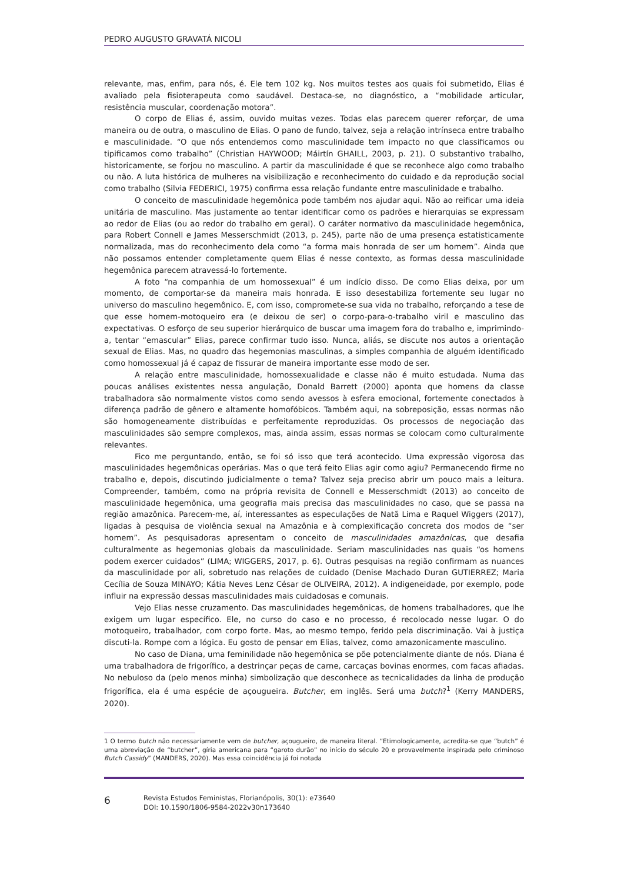PEDRO AUGUSTO GRAVATÁ NICOLI
relevante, mas, enfim, para nós, é. Ele tem 102 kg. Nos muitos testes aos quais foi submetido, Elias é avaliado pela fisioterapeuta como saudável. Destaca-se, no diagnóstico, a “mobilidade articular, resistência muscular, coordenação motora”.
O corpo de Elias é, assim, ouvido muitas vezes. Todas elas parecem querer reforçar, de uma maneira ou de outra, o masculino de Elias. O pano de fundo, talvez, seja a relação intrínseca entre trabalho e masculinidade. “O que nós entendemos como masculinidade tem impacto no que classificamos ou tipificamos como trabalho” (Christian HAYWOOD; Máirtín GHAILL, 2003, p. 21). O substantivo trabalho, historicamente, se forjou no masculino. A partir da masculinidade é que se reconhece algo como trabalho ou não. A luta histórica de mulheres na visibilização e reconhecimento do cuidado e da reprodução social como trabalho (Silvia FEDERICI, 1975) confirma essa relação fundante entre masculinidade e trabalho.
O conceito de masculinidade hegemônica pode também nos ajudar aqui. Não ao reificar uma ideia unitária de masculino. Mas justamente ao tentar identificar como os padrões e hierarquias se expressam ao redor de Elias (ou ao redor do trabalho em geral). O caráter normativo da masculinidade hegemônica, para Robert Connell e James Messerschmidt (2013, p. 245), parte não de uma presença estatisticamente normalizada, mas do reconhecimento dela como “a forma mais honrada de ser um homem”. Ainda que não possamos entender completamente quem Elias é nesse contexto, as formas dessa masculinidade hegemônica parecem atravessá-lo fortemente.
A foto “na companhia de um homossexual” é um indício disso. De como Elias deixa, por um momento, de comportar-se da maneira mais honrada. E isso desestabiliza fortemente seu lugar no universo do masculino hegemônico. E, com isso, compromete-se sua vida no trabalho, reforçando a tese de que esse homem-motoqueiro era (e deixou de ser) o corpo-para-o-trabalho viril e masculino das expectativas. O esforço de seu superior hierárquico de buscar uma imagem fora do trabalho e, imprimindo-a, tentar “emascular” Elias, parece confirmar tudo isso. Nunca, aliás, se discute nos autos a orientação sexual de Elias. Mas, no quadro das hegemonias masculinas, a simples companhia de alguém identificado como homossexual já é capaz de fissurar de maneira importante esse modo de ser.
A relação entre masculinidade, homossexualidade e classe não é muito estudada. Numa das poucas análises existentes nessa angulação, Donald Barrett (2000) aponta que homens da classe trabalhadora são normalmente vistos como sendo avessos à esfera emocional, fortemente conectados à diferença padrão de gênero e altamente homofóbicos. Também aqui, na sobreposição, essas normas não são homogeneamente distribuídas e perfeitamente reproduzidas. Os processos de negociação das masculinidades são sempre complexos, mas, ainda assim, essas normas se colocam como culturalmente relevantes.
Fico me perguntando, então, se foi só isso que terá acontecido. Uma expressão vigorosa das masculinidades hegemônicas operárias. Mas o que terá feito Elias agir como agiu? Permanecendo firme no trabalho e, depois, discutindo judicialmente o tema? Talvez seja preciso abrir um pouco mais a leitura. Compreender, também, como na própria revisita de Connell e Messerschmidt (2013) ao conceito de masculinidade hegemônica, uma geografia mais precisa das masculinidades no caso, que se passa na região amazônica. Parecem-me, aí, interessantes as especulações de Natã Lima e Raquel Wiggers (2017), ligadas à pesquisa de violência sexual na Amazônia e à complexificação concreta dos modos de “ser homem”. As pesquisadoras apresentam o conceito de masculinidades amazônicas, que desafia culturalmente as hegemonias globais da masculinidade. Seriam masculinidades nas quais “os homens podem exercer cuidados” (LIMA; WIGGERS, 2017, p. 6). Outras pesquisas na região confirmam as nuances da masculinidade por ali, sobretudo nas relações de cuidado (Denise Machado Duran GUTIERREZ; Maria Cecília de Souza MINAYO; Kátia Neves Lenz César de OLIVEIRA, 2012). A indigeneidade, por exemplo, pode influir na expressão dessas masculinidades mais cuidadosas e comunais.
Vejo Elias nesse cruzamento. Das masculinidades hegemônicas, de homens trabalhadores, que lhe exigem um lugar específico. Ele, no curso do caso e no processo, é recolocado nesse lugar. O do motoqueiro, trabalhador, com corpo forte. Mas, ao mesmo tempo, ferido pela discriminação. Vai à justiça discuti-la. Rompe com a lógica. Eu gosto de pensar em Elias, talvez, como amazonicamente masculino.
No caso de Diana, uma feminilidade não hegemônica se põe potencialmente diante de nós. Diana é uma trabalhadora de frigorífico, a destrinçar peças de carne, carcaças bovinas enormes, com facas afiadas. No nebuloso da (pelo menos minha) simbolização que desconhece as tecnicalidades da linha de produção frigorífica, ela é uma espécie de açougueira. Butcher, em inglês. Será uma butch?<sup>1</sup> (Kerry MANDERS, 2020).
1 O termo butch não necessariamente vem de butcher, açougueiro, de maneira literal. “Etimologicamente, acredita-se que “butch” é uma abreviação de “butcher”, gíria americana para “garoto durão” no início do século 20 e provavelmente inspirada pelo criminoso Butch Cassidy” (MANDERS, 2020). Mas essa coincidência já foi notada
6
Revista Estudos Feministas, Florianópolis, 30(1): e73640
DOI: 10.1590/1806-9584-2022v30n173640